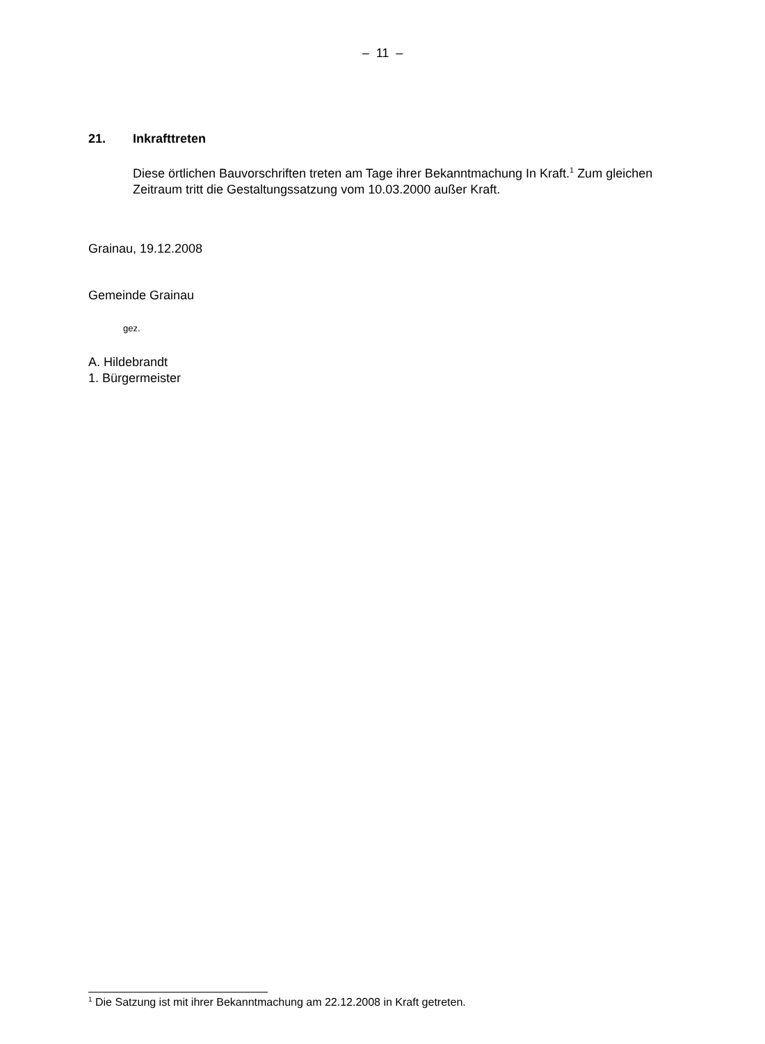– 11 –
21. Inkrafttreten
Diese örtlichen Bauvorschriften treten am Tage ihrer Bekanntmachung In Kraft.<sup>1</sup> Zum gleichen Zeitraum tritt die Gestaltungssatzung vom 10.03.2000 außer Kraft.
Grainau, 19.12.2008
Gemeinde Grainau
gez.
A. Hildebrandt
1. Bürgermeister
<sup>1</sup> Die Satzung ist mit ihrer Bekanntmachung am 22.12.2008 in Kraft getreten.